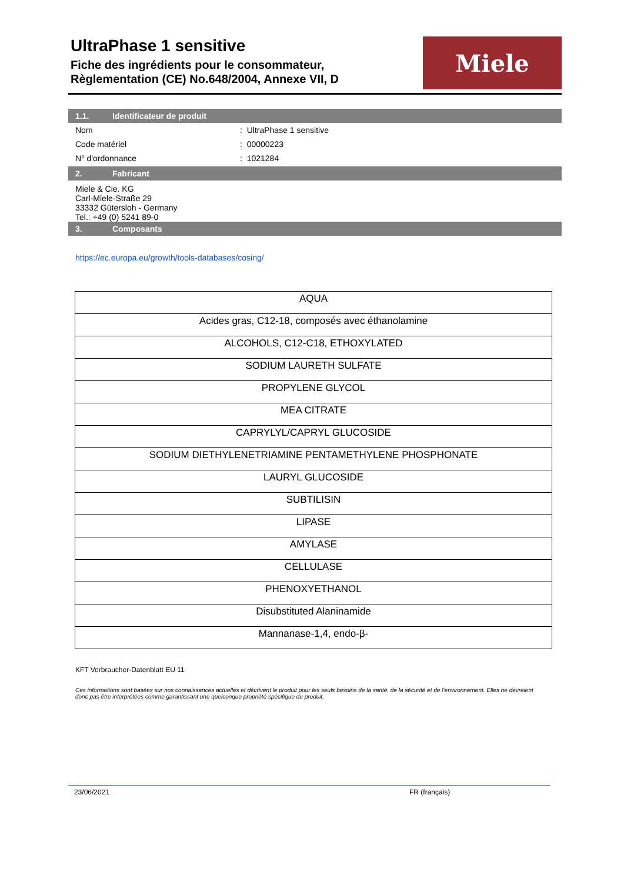UltraPhase 1 sensitive
Fiche des ingrédients pour le consommateur,
Règlementation (CE) No.648/2004, Annexe VII, D
Miele
1.1. Identificateur de produit
Nom : UltraPhase 1 sensitive
Code matériel : 00000223
N° d'ordonnance : 1021284
2. Fabricant
Miele & Cie. KG
Carl-Miele-Straße 29
33332 Gütersloh - Germany
Tel.: +49 (0) 5241 89-0
3. Composants
https://ec.europa.eu/growth/tools-databases/cosing/
| AQUA |
| Acides gras, C12-18, composés avec éthanolamine |
| ALCOHOLS, C12-C18, ETHOXYLATED |
| SODIUM LAURETH SULFATE |
| PROPYLENE GLYCOL |
| MEA CITRATE |
| CAPRYLYL/CAPRYL GLUCOSIDE |
| SODIUM DIETHYLENETRIAMINE PENTAMETHYLENE PHOSPHONATE |
| LAURYL GLUCOSIDE |
| SUBTILISIN |
| LIPASE |
| AMYLASE |
| CELLULASE |
| PHENOXYETHANOL |
| Disubstituted Alaninamide |
| Mannanase-1,4, endo-β- |
KFT Verbraucher-Datenblatt EU 11
Ces informations sont basées sur nos connaissances actuelles et décrivent le produit pour les seuls besoins de la santé, de la sécurité et de l’environnement. Elles ne devraient donc pas être interprétées comme garantissant une quelconque propriété spécifique du produit.
23/06/2021 FR (français)